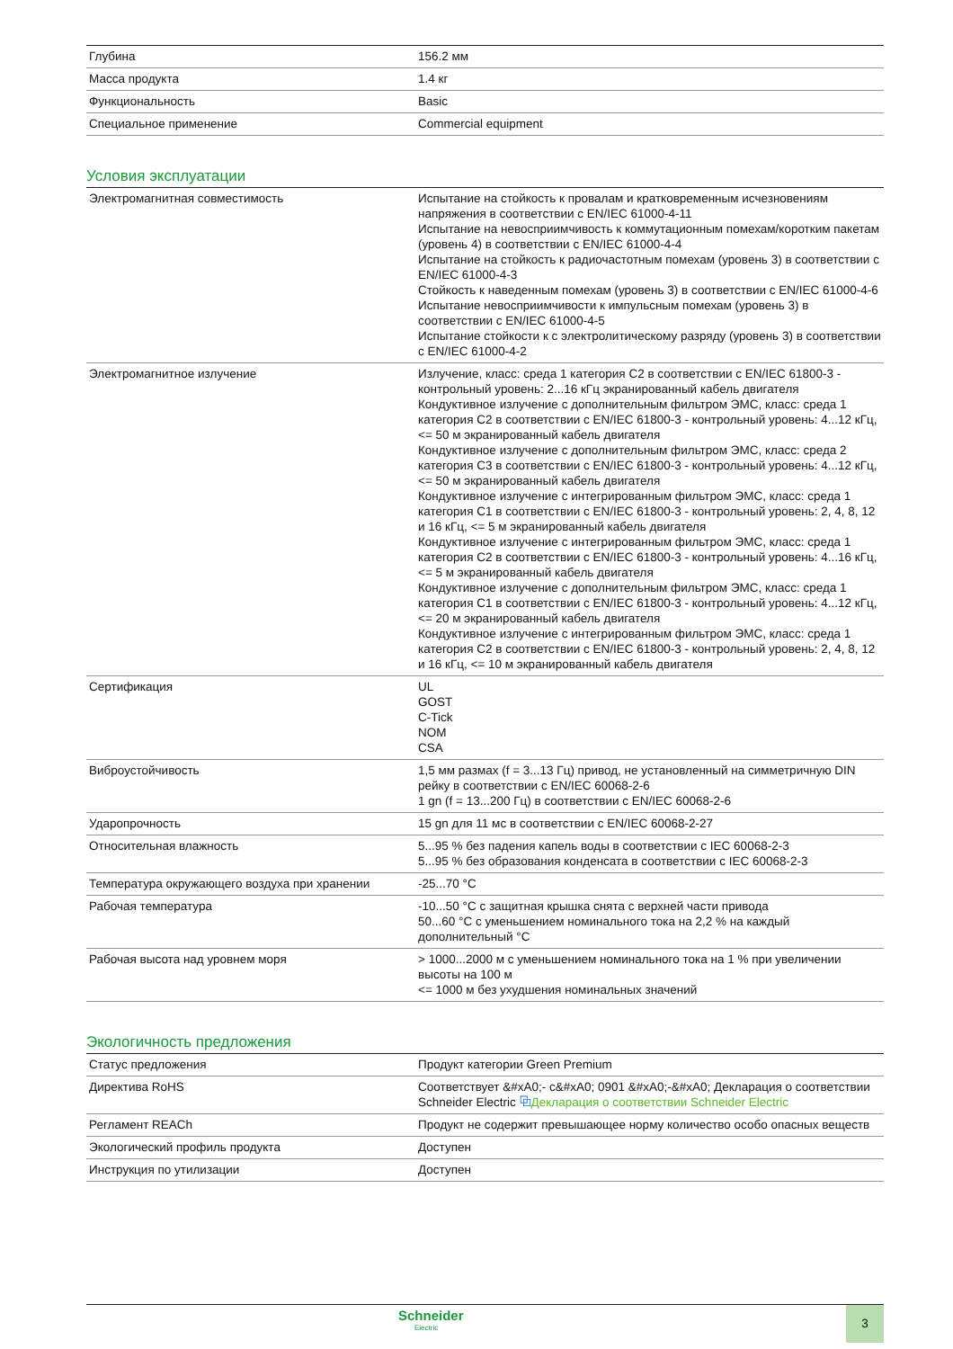| Глубина | 156.2 мм |
| Масса продукта | 1.4 кг |
| Функциональность | Basic |
| Специальное применение | Commercial equipment |
Условия эксплуатации
| Электромагнитная совместимость | Испытание на стойкость к провалам и кратковременным исчезновениям напряжения в соответствии с EN/IEC 61000-4-11 Испытание на невосприимчивость к коммутационным помехам/коротким пакетам (уровень 4) в соответствии с EN/IEC 61000-4-4 Испытание на стойкость к радиочастотным помехам (уровень 3) в соответствии с EN/IEC 61000-4-3 Стойкость к наведенным помехам (уровень 3) в соответствии с EN/IEC 61000-4-6 Испытание невосприимчивости к импульсным помехам (уровень 3) в соответствии с EN/IEC 61000-4-5 Испытание стойкости к с электролитическому разряду (уровень 3) в соответствии с EN/IEC 61000-4-2 |
| Электромагнитное излучение | Излучение, класс: среда 1 категория C2 в соответствии с EN/IEC 61800-3 - контрольный уровень: 2...16 кГц экранированный кабель двигателя Кондуктивное излучение с дополнительным фильтром ЭМС, класс: среда 1 категория C2 в соответствии с EN/IEC 61800-3 - контрольный уровень: 4...12 кГц, <= 50 м экранированный кабель двигателя Кондуктивное излучение с дополнительным фильтром ЭМС, класс: среда 2 категория C3 в соответствии с EN/IEC 61800-3 - контрольный уровень: 4...12 кГц, <= 50 м экранированный кабель двигателя Кондуктивное излучение с интегрированным фильтром ЭМС, класс: среда 1 категория C1 в соответствии с EN/IEC 61800-3 - контрольный уровень: 2, 4, 8, 12 и 16 кГц, <= 5 м экранированный кабель двигателя Кондуктивное излучение с интегрированным фильтром ЭМС, класс: среда 1 категория C2 в соответствии с EN/IEC 61800-3 - контрольный уровень: 4...16 кГц, <= 5 м экранированный кабель двигателя Кондуктивное излучение с дополнительным фильтром ЭМС, класс: среда 1 категория C1 в соответствии с EN/IEC 61800-3 - контрольный уровень: 4...12 кГц, <= 20 м экранированный кабель двигателя Кондуктивное излучение с интегрированным фильтром ЭМС, класс: среда 1 категория C2 в соответствии с EN/IEC 61800-3 - контрольный уровень: 2, 4, 8, 12 и 16 кГц, <= 10 м экранированный кабель двигателя |
| Сертификация | UL GOST C-Tick NOM CSA |
| Виброустойчивость | 1,5 мм размах (f = 3...13 Гц) привод, не установленный на симметричную DIN рейку в соответствии с EN/IEC 60068-2-6 1 gn (f = 13...200 Гц) в соответствии с EN/IEC 60068-2-6 |
| Ударопрочность | 15 gn для 11 мс в соответствии с EN/IEC 60068-2-27 |
| Относительная влажность | 5...95 % без падения капель воды в соответствии с IEC 60068-2-3 5...95 % без образования конденсата в соответствии с IEC 60068-2-3 |
| Температура окружающего воздуха при хранении | -25...70 °C |
| Рабочая температура | -10...50 °C с защитная крышка снята с верхней части привода 50...60 °C с уменьшением номинального тока на 2,2 % на каждый дополнительный °C |
| Рабочая высота над уровнем моря | > 1000...2000 м с уменьшением номинального тока на 1 % при увеличении высоты на 100 м <= 1000 м без ухудшения номинальных значений |
Экологичность предложения
| Статус предложения | Продукт категории Green Premium |
| Директива RoHS | Соответствует &#xA0;- c&#xA0; 0901 &#xA0;-&#xA0; Декларация о соответствии Schneider Electric ⧉ Декларация о соответствии Schneider Electric |
| Регламент REACh | Продукт не содержит превышающее норму количество особо опасных веществ |
| Экологический профиль продукта | Доступен |
| Инструкция по утилизации | Доступен |
Schneider
Electric
3